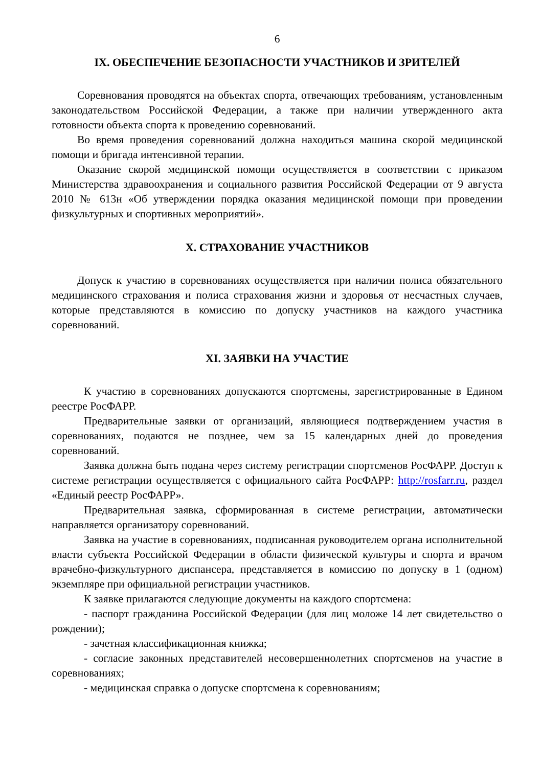6
IX. ОБЕСПЕЧЕНИЕ БЕЗОПАСНОСТИ УЧАСТНИКОВ И ЗРИТЕЛЕЙ
Соревнования проводятся на объектах спорта, отвечающих требованиям, установленным законодательством Российской Федерации, а также при наличии утвержденного акта готовности объекта спорта к проведению соревнований.
Во время проведения соревнований должна находиться машина скорой медицинской помощи и бригада интенсивной терапии.
Оказание скорой медицинской помощи осуществляется в соответствии с приказом Министерства здравоохранения и социального развития Российской Федерации от 9 августа 2010 № 613н «Об утверждении порядка оказания медицинской помощи при проведении физкультурных и спортивных мероприятий».
X. СТРАХОВАНИЕ УЧАСТНИКОВ
Допуск к участию в соревнованиях осуществляется при наличии полиса обязательного медицинского страхования и полиса страхования жизни и здоровья от несчастных случаев, которые представляются в комиссию по допуску участников на каждого участника соревнований.
XI. ЗАЯВКИ НА УЧАСТИЕ
К участию в соревнованиях допускаются спортсмены, зарегистрированные в Едином реестре РосФАРР.
Предварительные заявки от организаций, являющиеся подтверждением участия в соревнованиях, подаются не позднее, чем за 15 календарных дней до проведения соревнований.
Заявка должна быть подана через систему регистрации спортсменов РосФАРР. Доступ к системе регистрации осуществляется с официального сайта РосФАРР: http://rosfarr.ru, раздел «Единый реестр РосФАРР».
Предварительная заявка, сформированная в системе регистрации, автоматически направляется организатору соревнований.
Заявка на участие в соревнованиях, подписанная руководителем органа исполнительной власти субъекта Российской Федерации в области физической культуры и спорта и врачом врачебно-физкультурного диспансера, представляется в комиссию по допуску в 1 (одном) экземпляре при официальной регистрации участников.
К заявке прилагаются следующие документы на каждого спортсмена:
- паспорт гражданина Российской Федерации (для лиц моложе 14 лет свидетельство о рождении);
- зачетная классификационная книжка;
- согласие законных представителей несовершеннолетних спортсменов на участие в соревнованиях;
- медицинская справка о допуске спортсмена к соревнованиям;